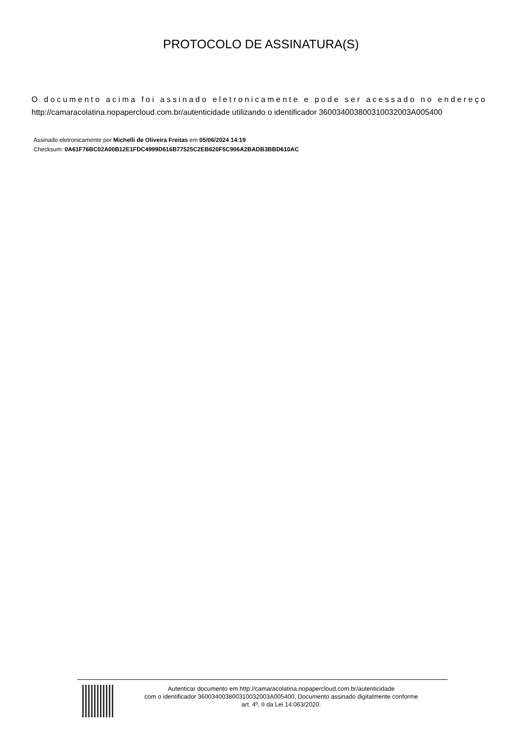PROTOCOLO DE ASSINATURA(S)
O documento acima foi assinado eletronicamente e pode ser acessado no endereço
http://camaracolatina.nopapercloud.com.br/autenticidade utilizando o identificador 360034003800310032003A005400
Assinado eletronicamente por Michelli de Oliveira Freitas em 05/06/2024 14:19
Checksum: 0A61F76BC02A00B12E1FDC4999D616B77525C2EB620F5C906A2BADB3BBD610AC
Autenticar documento em http://camaracolatina.nopapercloud.com.br/autenticidade
com o identificador 360034003800310032003A005400, Documento assinado digitalmente conforme
art. 4º, II da Lei 14.063/2020.